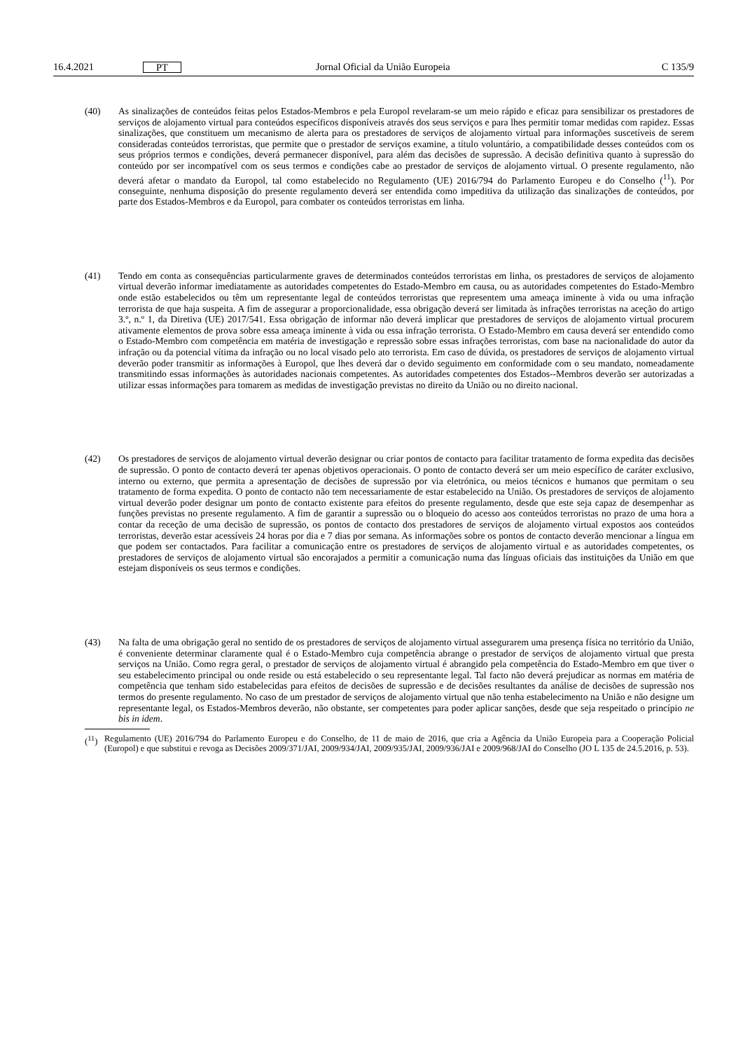16.4.2021 PT Jornal Oficial da União Europeia C 135/9
(40) As sinalizações de conteúdos feitas pelos Estados-Membros e pela Europol revelaram-se um meio rápido e eficaz para sensibilizar os prestadores de serviços de alojamento virtual para conteúdos específicos disponíveis através dos seus serviços e para lhes permitir tomar medidas com rapidez. Essas sinalizações, que constituem um mecanismo de alerta para os prestadores de serviços de alojamento virtual para informações suscetíveis de serem consideradas conteúdos terroristas, que permite que o prestador de serviços examine, a título voluntário, a compatibilidade desses conteúdos com os seus próprios termos e condições, deverá permanecer disponível, para além das decisões de supressão. A decisão definitiva quanto à supressão do conteúdo por ser incompatível com os seus termos e condições cabe ao prestador de serviços de alojamento virtual. O presente regulamento, não deverá afetar o mandato da Europol, tal como estabelecido no Regulamento (UE) 2016/794 do Parlamento Europeu e do Conselho (<sup>11</sup>). Por conseguinte, nenhuma disposição do presente regulamento deverá ser entendida como impeditiva da utilização das sinalizações de conteúdos, por parte dos Estados-Membros e da Europol, para combater os conteúdos terroristas em linha.
(41) Tendo em conta as consequências particularmente graves de determinados conteúdos terroristas em linha, os prestadores de serviços de alojamento virtual deverão informar imediatamente as autoridades competentes do Estado-Membro em causa, ou as autoridades competentes do Estado-Membro onde estão estabelecidos ou têm um representante legal de conteúdos terroristas que representem uma ameaça iminente à vida ou uma infração terrorista de que haja suspeita. A fim de assegurar a proporcionalidade, essa obrigação deverá ser limitada às infrações terroristas na aceção do artigo 3.º, n.º 1, da Diretiva (UE) 2017/541. Essa obrigação de informar não deverá implicar que prestadores de serviços de alojamento virtual procurem ativamente elementos de prova sobre essa ameaça iminente à vida ou essa infração terrorista. O Estado-Membro em causa deverá ser entendido como o Estado-Membro com competência em matéria de investigação e repressão sobre essas infrações terroristas, com base na nacionalidade do autor da infração ou da potencial vítima da infração ou no local visado pelo ato terrorista. Em caso de dúvida, os prestadores de serviços de alojamento virtual deverão poder transmitir as informações à Europol, que lhes deverá dar o devido seguimento em conformidade com o seu mandato, nomeadamente transmitindo essas informações às autoridades nacionais competentes. As autoridades competentes dos Estados--Membros deverão ser autorizadas a utilizar essas informações para tomarem as medidas de investigação previstas no direito da União ou no direito nacional.
(42) Os prestadores de serviços de alojamento virtual deverão designar ou criar pontos de contacto para facilitar tratamento de forma expedita das decisões de supressão. O ponto de contacto deverá ter apenas objetivos operacionais. O ponto de contacto deverá ser um meio específico de caráter exclusivo, interno ou externo, que permita a apresentação de decisões de supressão por via eletrónica, ou meios técnicos e humanos que permitam o seu tratamento de forma expedita. O ponto de contacto não tem necessariamente de estar estabelecido na União. Os prestadores de serviços de alojamento virtual deverão poder designar um ponto de contacto existente para efeitos do presente regulamento, desde que este seja capaz de desempenhar as funções previstas no presente regulamento. A fim de garantir a supressão ou o bloqueio do acesso aos conteúdos terroristas no prazo de uma hora a contar da receção de uma decisão de supressão, os pontos de contacto dos prestadores de serviços de alojamento virtual expostos aos conteúdos terroristas, deverão estar acessíveis 24 horas por dia e 7 dias por semana. As informações sobre os pontos de contacto deverão mencionar a língua em que podem ser contactados. Para facilitar a comunicação entre os prestadores de serviços de alojamento virtual e as autoridades competentes, os prestadores de serviços de alojamento virtual são encorajados a permitir a comunicação numa das línguas oficiais das instituições da União em que estejam disponíveis os seus termos e condições.
(43) Na falta de uma obrigação geral no sentido de os prestadores de serviços de alojamento virtual assegurarem uma presença física no território da União, é conveniente determinar claramente qual é o Estado-Membro cuja competência abrange o prestador de serviços de alojamento virtual que presta serviços na União. Como regra geral, o prestador de serviços de alojamento virtual é abrangido pela competência do Estado-Membro em que tiver o seu estabelecimento principal ou onde reside ou está estabelecido o seu representante legal. Tal facto não deverá prejudicar as normas em matéria de competência que tenham sido estabelecidas para efeitos de decisões de supressão e de decisões resultantes da análise de decisões de supressão nos termos do presente regulamento. No caso de um prestador de serviços de alojamento virtual que não tenha estabelecimento na União e não designe um representante legal, os Estados-Membros deverão, não obstante, ser competentes para poder aplicar sanções, desde que seja respeitado o princípio ne bis in idem.
(<sup>11</sup>)
Regulamento (UE) 2016/794 do Parlamento Europeu e do Conselho, de 11 de maio de 2016, que cria a Agência da União Europeia para a Cooperação Policial (Europol) e que substitui e revoga as Decisões 2009/371/JAI, 2009/934/JAI, 2009/935/JAI, 2009/936/JAI e 2009/968/JAI do Conselho (JO L 135 de 24.5.2016, p. 53).